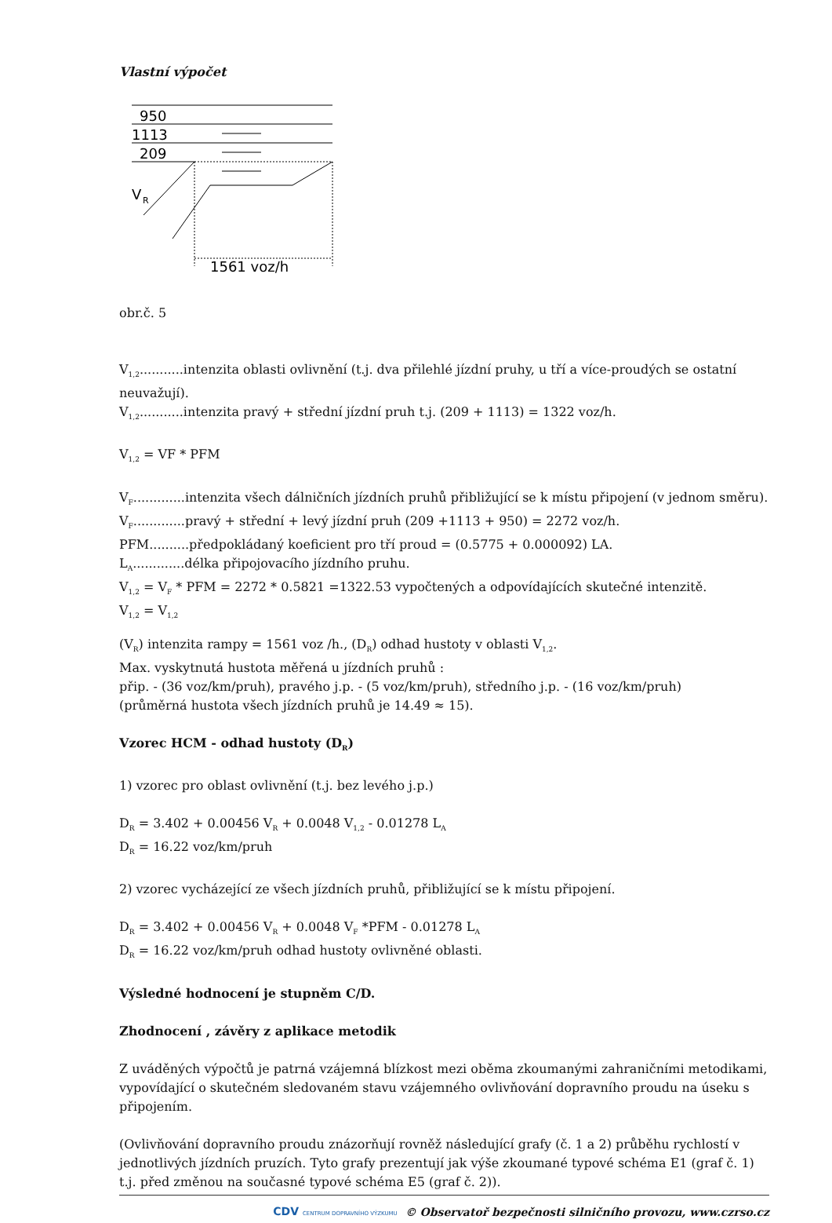Vlastní výpočet
950
1113
209
V
R
1561 voz/h
obr.č. 5
V<sub>1,2</sub>...........intenzita oblasti ovlivnění (t.j. dva přilehlé jízdní pruhy, u tří a více-proudých se ostatní neuvažují).
V<sub>1,2</sub>...........intenzita pravý + střední jízdní pruh t.j. (209 + 1113) = 1322 voz/h.
V<sub>1,2</sub> = VF * PFM
V<sub>F</sub>.............intenzita všech dálničních jízdních pruhů přibližující se k místu připojení (v jednom směru).
V<sub>F</sub>.............pravý + střední + levý jízdní pruh (209 +1113 + 950) = 2272 voz/h.
PFM..........předpokládaný koeficient pro tří proud = (0.5775 + 0.000092) LA.
L<sub>A</sub>.............délka připojovacího jízdního pruhu.
V<sub>1,2</sub> = V<sub>F</sub> * PFM = 2272 * 0.5821 =1322.53 vypočtených a odpovídajících skutečné intenzitě.
V<sub>1,2</sub> = V<sub>1,2</sub>
(V<sub>R</sub>) intenzita rampy = 1561 voz /h., (D<sub>R</sub>) odhad hustoty v oblasti V<sub>1,2</sub>.
Max. vyskytnutá hustota měřená u jízdních pruhů :
přip. - (36 voz/km/pruh), pravého j.p. - (5 voz/km/pruh), středního j.p. - (16 voz/km/pruh)
(průměrná hustota všech jízdních pruhů je 14.49 ≈ 15).
Vzorec HCM - odhad hustoty (D<sub>R</sub>)
1) vzorec pro oblast ovlivnění (t.j. bez levého j.p.)
D<sub>R</sub> = 3.402 + 0.00456 V<sub>R</sub> + 0.0048 V<sub>1,2</sub> - 0.01278 L<sub>A</sub>
D<sub>R</sub> = 16.22 voz/km/pruh
2) vzorec vycházející ze všech jízdních pruhů, přibližující se k místu připojení.
D<sub>R</sub> = 3.402 + 0.00456 V<sub>R</sub> + 0.0048 V<sub>F</sub> *PFM - 0.01278 L<sub>A</sub>
D<sub>R</sub> = 16.22 voz/km/pruh odhad hustoty ovlivněné oblasti.
Výsledné hodnocení je stupněm C/D.
Zhodnocení , závěry z aplikace metodik
Z uváděných výpočtů je patrná vzájemná blízkost mezi oběma zkoumanými zahraničními metodikami, vypovídající o skutečném sledovaném stavu vzájemného ovlivňování dopravního proudu na úseku s připojením.
(Ovlivňování dopravního proudu znázorňují rovněž následující grafy (č. 1 a 2) průběhu rychlostí v jednotlivých jízdních pruzích. Tyto grafy prezentují jak výše zkoumané typové schéma E1 (graf č. 1) t.j. před změnou na současné typové schéma E5 (graf č. 2)).
CDV CENTRUM DOPRAVNÍHO VÝZKUMU © Observatoř bezpečnosti silničního provozu, www.czrso.cz